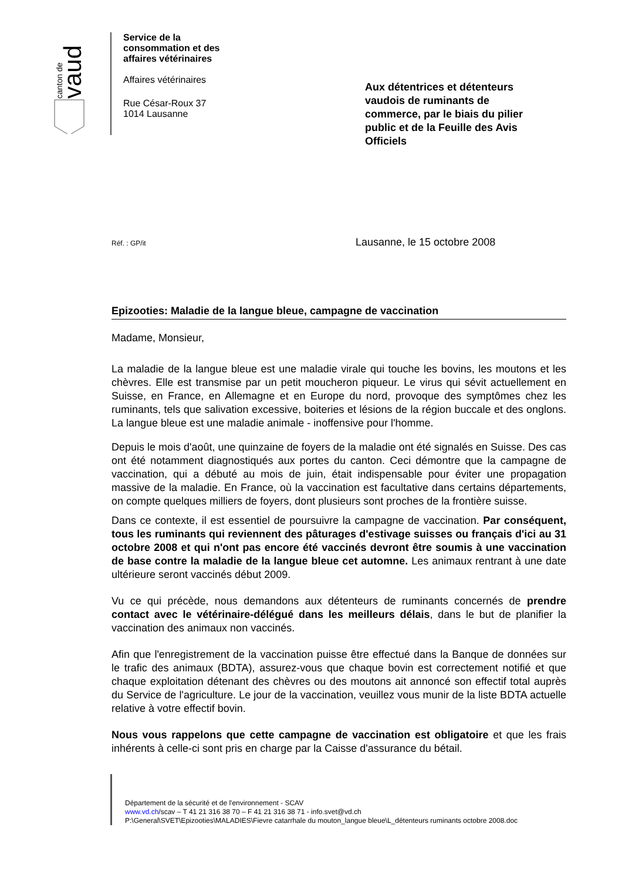canton de
vaud
Service de la
consommation et des
affaires vétérinaires
Affaires vétérinaires
Rue César-Roux 37
1014 Lausanne
Aux détentrices et détenteurs vaudois de ruminants de commerce, par le biais du pilier public et de la Feuille des Avis Officiels
Réf. : GP/it Lausanne, le 15 octobre 2008
Epizooties: Maladie de la langue bleue, campagne de vaccination
Madame, Monsieur,
La maladie de la langue bleue est une maladie virale qui touche les bovins, les moutons et les chèvres. Elle est transmise par un petit moucheron piqueur. Le virus qui sévit actuellement en Suisse, en France, en Allemagne et en Europe du nord, provoque des symptômes chez les ruminants, tels que salivation excessive, boiteries et lésions de la région buccale et des onglons. La langue bleue est une maladie animale - inoffensive pour l'homme.
Depuis le mois d'août, une quinzaine de foyers de la maladie ont été signalés en Suisse. Des cas ont été notamment diagnostiqués aux portes du canton. Ceci démontre que la campagne de vaccination, qui a débuté au mois de juin, était indispensable pour éviter une propagation massive de la maladie. En France, où la vaccination est facultative dans certains départements, on compte quelques milliers de foyers, dont plusieurs sont proches de la frontière suisse.
Dans ce contexte, il est essentiel de poursuivre la campagne de vaccination. Par conséquent, tous les ruminants qui reviennent des pâturages d'estivage suisses ou français d'ici au 31 octobre 2008 et qui n'ont pas encore été vaccinés devront être soumis à une vaccination de base contre la maladie de la langue bleue cet automne. Les animaux rentrant à une date ultérieure seront vaccinés début 2009.
Vu ce qui précède, nous demandons aux détenteurs de ruminants concernés de prendre contact avec le vétérinaire-délégué dans les meilleurs délais, dans le but de planifier la vaccination des animaux non vaccinés.
Afin que l'enregistrement de la vaccination puisse être effectué dans la Banque de données sur le trafic des animaux (BDTA), assurez-vous que chaque bovin est correctement notifié et que chaque exploitation détenant des chèvres ou des moutons ait annoncé son effectif total auprès du Service de l'agriculture. Le jour de la vaccination, veuillez vous munir de la liste BDTA actuelle relative à votre effectif bovin.
Nous vous rappelons que cette campagne de vaccination est obligatoire et que les frais inhérents à celle-ci sont pris en charge par la Caisse d'assurance du bétail.
Département de la sécurité et de l'environnement - SCAV
www.vd.ch/scav – T 41 21 316 38 70 – F 41 21 316 38 71 - info.svet@vd.ch
P:\General\SVET\Epizooties\MALADIES\Fievre catarrhale du mouton_langue bleue\L_détenteurs ruminants octobre 2008.doc